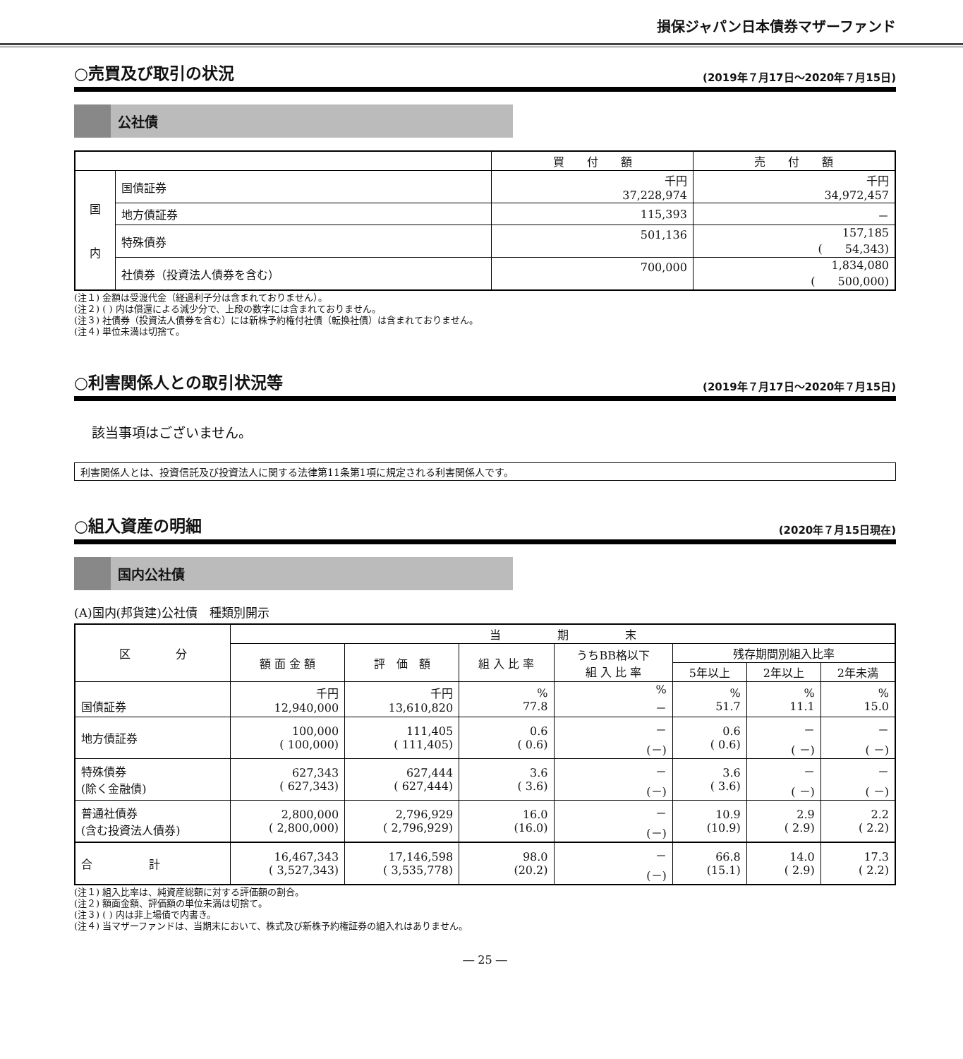損保ジャパン日本債券マザーファンド
○売買及び取引の状況 (2019年７月17日～2020年７月15日)
公社債
| | | 買 付 額 | 売 付 額 |
| --- | --- | --- | --- |
| 国 内 | 国債証券 | 千円 37,228,974 | 千円 34,972,457 |
| | 地方債証券 | 115,393 | － |
| | 特殊債券 | 501,136 | 157,185 ( 54,343) |
| | 社債券（投資法人債券を含む） | 700,000 | 1,834,080 ( 500,000) |
(注１) 金額は受渡代金（経過利子分は含まれておりません）。
(注２) ( ) 内は償還による減少分で、上段の数字には含まれておりません。
(注３) 社債券（投資法人債券を含む）には新株予約権付社債（転換社債）は含まれておりません。
(注４) 単位未満は切捨て。
○利害関係人との取引状況等 (2019年７月17日～2020年７月15日)
該当事項はございません。
利害関係人とは、投資信託及び投資法人に関する法律第11条第1項に規定される利害関係人です。
○組入資産の明細 (2020年７月15日現在)
国内公社債
(A)国内(邦貨建)公社債　種類別開示
| 区 分 | 当 期 末 | | | | | | |
| --- | --- | --- | --- | --- | --- | --- | --- |
| | 額 面 金 額 | 評 価 額 | 組 入 比 率 | うちBB格以下 組 入 比 率 | 残存期間別組入比率 | | |
| | | | | | 5年以上 | 2年以上 | 2年未満 |
| 国債証券 | 千円 12,940,000 | 千円 13,610,820 | % 77.8 | % － | % 51.7 | % 11.1 | % 15.0 |
| 地方債証券 | 100,000 ( 100,000) | 111,405 ( 111,405) | 0.6 ( 0.6) | － (－) | 0.6 ( 0.6) | － ( －) | － ( －) |
| 特殊債券 (除く金融債) | 627,343 ( 627,343) | 627,444 ( 627,444) | 3.6 ( 3.6) | － (－) | 3.6 ( 3.6) | － ( －) | － ( －) |
| 普通社債券 (含む投資法人債券) | 2,800,000 ( 2,800,000) | 2,796,929 ( 2,796,929) | 16.0 (16.0) | － (－) | 10.9 (10.9) | 2.9 ( 2.9) | 2.2 ( 2.2) |
| 合 計 | 16,467,343 ( 3,527,343) | 17,146,598 ( 3,535,778) | 98.0 (20.2) | － (－) | 66.8 (15.1) | 14.0 ( 2.9) | 17.3 ( 2.2) |
(注１) 組入比率は、純資産総額に対する評価額の割合。
(注２) 額面金額、評価額の単位未満は切捨て。
(注３) ( ) 内は非上場債で内書き。
(注４) 当マザーファンドは、当期末において、株式及び新株予約権証券の組入れはありません。
― 25 ―